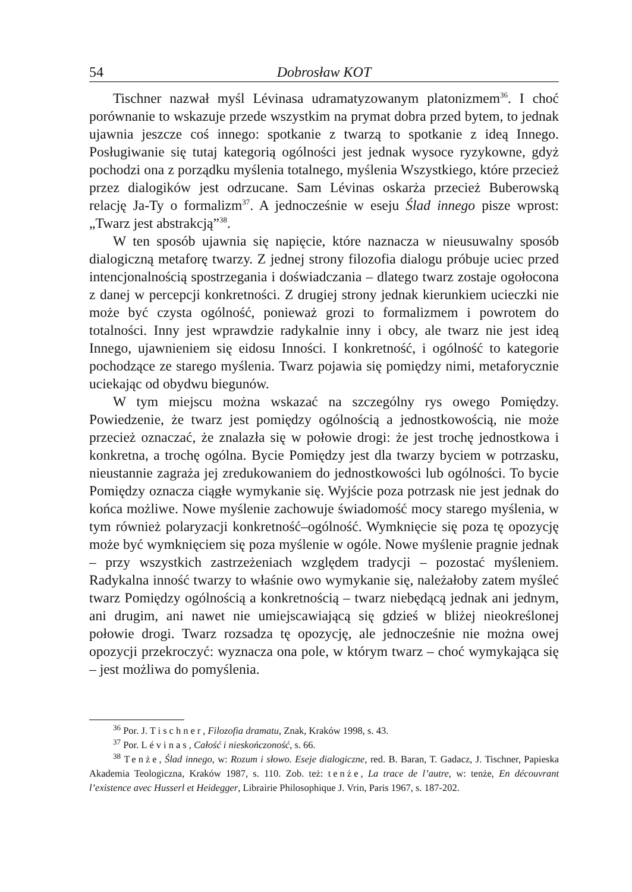54 Dobrosław KOT
Tischner nazwał myśl Lévinasa udramatyzowanym platonizmem<sup>36</sup>. I choć porównanie to wskazuje przede wszystkim na prymat dobra przed bytem, to jednak ujawnia jeszcze coś innego: spotkanie z twarzą to spotkanie z ideą Innego. Posługiwanie się tutaj kategorią ogólności jest jednak wysoce ryzykowne, gdyż pochodzi ona z porządku myślenia totalnego, myślenia Wszystkiego, które przecież przez dialogików jest odrzucane. Sam Lévinas oskarża przecież Buberowską relację Ja-Ty o formalizm<sup>37</sup>. A jednocześnie w eseju Ślad innego pisze wprost: „Twarz jest abstrakcją”<sup>38</sup>.
W ten sposób ujawnia się napięcie, które naznacza w nieusuwalny sposób dialogiczną metaforę twarzy. Z jednej strony filozofia dialogu próbuje uciec przed intencjonalnością spostrzegania i doświadczania – dlatego twarz zostaje ogołocona z danej w percepcji konkretności. Z drugiej strony jednak kierunkiem ucieczki nie może być czysta ogólność, ponieważ grozi to formalizmem i powrotem do totalności. Inny jest wprawdzie radykalnie inny i obcy, ale twarz nie jest ideą Innego, ujawnieniem się eidosu Inności. I konkretność, i ogólność to kategorie pochodzące ze starego myślenia. Twarz pojawia się pomiędzy nimi, metaforycznie uciekając od obydwu biegunów.
W tym miejscu można wskazać na szczególny rys owego Pomiędzy. Powiedzenie, że twarz jest pomiędzy ogólnością a jednostkowością, nie może przecież oznaczać, że znalazła się w połowie drogi: że jest trochę jednostkowa i konkretna, a trochę ogólna. Bycie Pomiędzy jest dla twarzy byciem w potrzasku, nieustannie zagraża jej zredukowaniem do jednostkowości lub ogólności. To bycie Pomiędzy oznacza ciągłe wymykanie się. Wyjście poza potrzask nie jest jednak do końca możliwe. Nowe myślenie zachowuje świadomość mocy starego myślenia, w tym również polaryzacji konkretność–ogólność. Wymknięcie się poza tę opozycję może być wymknięciem się poza myślenie w ogóle. Nowe myślenie pragnie jednak – przy wszystkich zastrzeżeniach względem tradycji – pozostać myśleniem. Radykalna inność twarzy to właśnie owo wymykanie się, należałoby zatem myśleć twarz Pomiędzy ogólnością a konkretnością – twarz niebędącą jednak ani jednym, ani drugim, ani nawet nie umiejscawiającą się gdzieś w bliżej nieokreślonej połowie drogi. Twarz rozsadza tę opozycję, ale jednocześnie nie można owej opozycji przekroczyć: wyznacza ona pole, w którym twarz – choć wymykająca się – jest możliwa do pomyślenia.
<sup>36</sup> Por. J. Tischner, Filozofia dramatu, Znak, Kraków 1998, s. 43.
<sup>37</sup> Por. Lévinas, Całość i nieskończoność, s. 66.
<sup>38</sup> Tenże, Ślad innego, w: Rozum i słowo. Eseje dialogiczne, red. B. Baran, T. Gadacz, J. Tischner, Papieska Akademia Teologiczna, Kraków 1987, s. 110. Zob. też: tenże, La trace de l’autre, w: tenże, En découvrant l’existence avec Husserl et Heidegger, Librairie Philosophique J. Vrin, Paris 1967, s. 187-202.